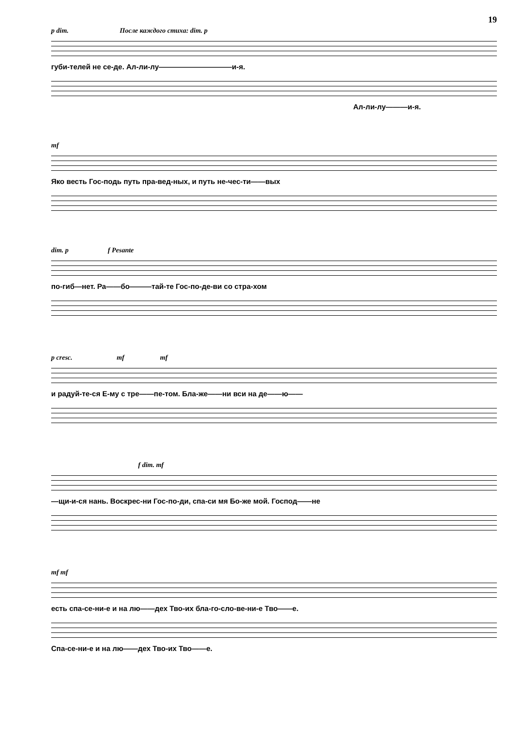19
p dim. После каждого стиха: dim. p
губи-телей не се-де. Ал-ли-лу——————————и-я.
Ал-ли-лу———и-я.
mf
Яко весть Гос-подь путь пра-вед-ных, и путь не-чес-ти——вых
dim. p f Pesante
по-гиб—нет. Ра——бо———тай-те Гос-по-де-ви со стра-хом
p cresc. mf mf
и радуй-те-ся Е-му с тре——пе-том. Бла-же——ни вси на де——ю——
f dim. mf
—щи-и-ся нань. Воскрес-ни Гос-по-ди, спа-си мя Бо-же мой. Господ——не
mf mf
есть спа-се-ни-е и на лю——дех Тво-их бла-го-сло-ве-ни-е Тво——е.
Спа-се-ни-е и на лю——дех Тво-их Тво——е.